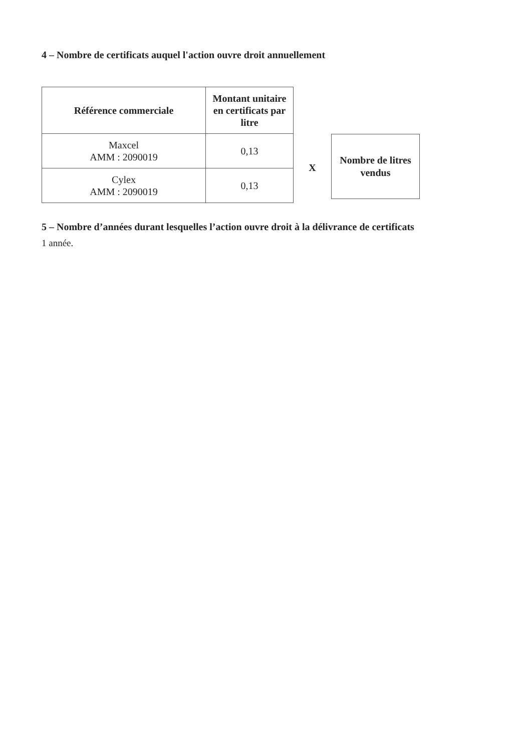4 – Nombre de certificats auquel l'action ouvre droit annuellement
| Référence commerciale | Montant unitaire en certificats par litre |
| --- | --- |
| Maxcel AMM : 2090019 | 0,13 |
| Cylex AMM : 2090019 | 0,13 |
X
Nombre de litres
vendus
5 – Nombre d’années durant lesquelles l’action ouvre droit à la délivrance de certificats
1 année.